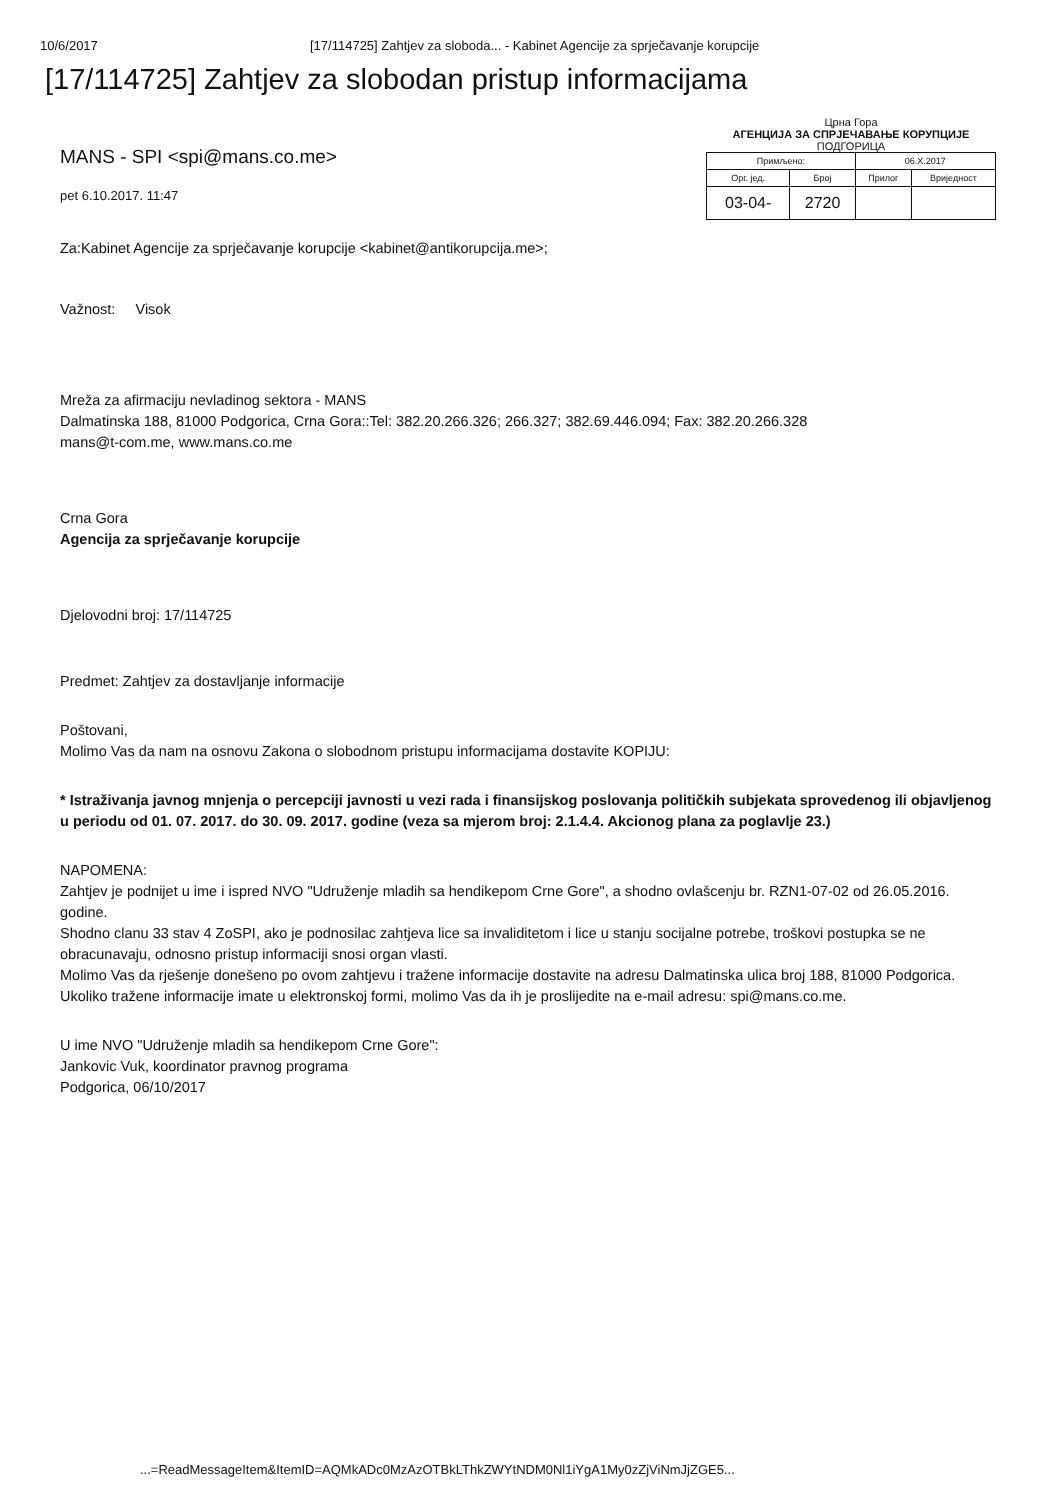10/6/2017 [17/114725] Zahtjev za sloboda... - Kabinet Agencije za sprječavanje korupcije
[17/114725] Zahtjev za slobodan pristup informacijama
MANS - SPI <spi@mans.co.me>
pet 6.10.2017. 11:47
Црна Гора
АГЕНЦИЈА ЗА СПРЈЕЧАВАЊЕ КОРУПЦИЈЕ
ПОДГОРИЦА
| Примљено: | | 06.X.2017 | |
| Орг. јед. | Број | Прилог | Вриједност |
| 03-04- | 2720 | | |
Za:Kabinet Agencije za sprječavanje korupcije <kabinet@antikorupcija.me>;
Važnost: Visok
Mreža za afirmaciju nevladinog sektora - MANS
Dalmatinska 188, 81000 Podgorica, Crna Gora::Tel: 382.20.266.326; 266.327; 382.69.446.094; Fax: 382.20.266.328
mans@t-com.me, www.mans.co.me
Crna Gora
Agencija za sprječavanje korupcije
Djelovodni broj: 17/114725
Predmet: Zahtjev za dostavljanje informacije
Poštovani,
Molimo Vas da nam na osnovu Zakona o slobodnom pristupu informacijama dostavite KOPIJU:
* Istraživanja javnog mnjenja o percepciji javnosti u vezi rada i finansijskog poslovanja političkih subjekata sprovedenog ili objavljenog u periodu od 01. 07. 2017. do 30. 09. 2017. godine (veza sa mjerom broj: 2.1.4.4. Akcionog plana za poglavlje 23.)
NAPOMENA:
Zahtjev je podnijet u ime i ispred NVO "Udruženje mladih sa hendikepom Crne Gore", a shodno ovlašcenju br. RZN1-07-02 od 26.05.2016. godine.
Shodno clanu 33 stav 4 ZoSPI, ako je podnosilac zahtjeva lice sa invaliditetom i lice u stanju socijalne potrebe, troškovi postupka se ne obracunavaju, odnosno pristup informaciji snosi organ vlasti.
Molimo Vas da rješenje donešeno po ovom zahtjevu i tražene informacije dostavite na adresu Dalmatinska ulica broj 188, 81000 Podgorica. Ukoliko tražene informacije imate u elektronskoj formi, molimo Vas da ih je proslijedite na e-mail adresu: spi@mans.co.me.
U ime NVO "Udruženje mladih sa hendikepom Crne Gore":
Jankovic Vuk, koordinator pravnog programa
Podgorica, 06/10/2017
...=ReadMessageItem&ItemID=AQMkADc0MzAzOTBkLThkZWYtNDM0Nl1iYgA1My0zZjViNmJjZGE5...